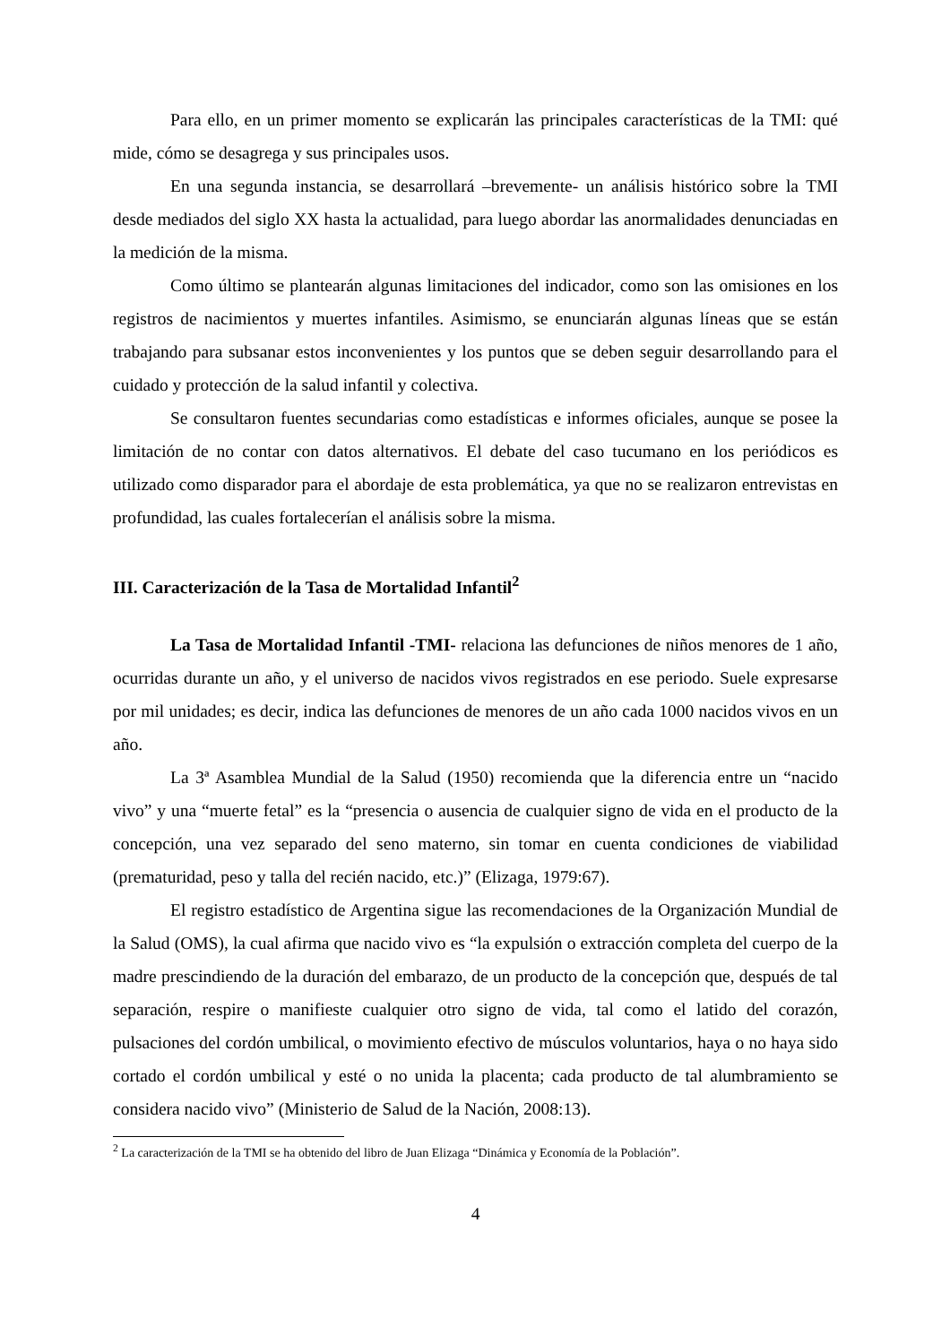Para ello, en un primer momento se explicarán las principales características de la TMI: qué mide, cómo se desagrega y sus principales usos.
En una segunda instancia, se desarrollará –brevemente- un análisis histórico sobre la TMI desde mediados del siglo XX hasta la actualidad, para luego abordar las anormalidades denunciadas en la medición de la misma.
Como último se plantearán algunas limitaciones del indicador, como son las omisiones en los registros de nacimientos y muertes infantiles. Asimismo, se enunciarán algunas líneas que se están trabajando para subsanar estos inconvenientes y los puntos que se deben seguir desarrollando para el cuidado y protección de la salud infantil y colectiva.
Se consultaron fuentes secundarias como estadísticas e informes oficiales, aunque se posee la limitación de no contar con datos alternativos. El debate del caso tucumano en los periódicos es utilizado como disparador para el abordaje de esta problemática, ya que no se realizaron entrevistas en profundidad, las cuales fortalecerían el análisis sobre la misma.
III. Caracterización de la Tasa de Mortalidad Infantil<sup>2</sup>
La Tasa de Mortalidad Infantil -TMI- relaciona las defunciones de niños menores de 1 año, ocurridas durante un año, y el universo de nacidos vivos registrados en ese periodo. Suele expresarse por mil unidades; es decir, indica las defunciones de menores de un año cada 1000 nacidos vivos en un año.
La 3ª Asamblea Mundial de la Salud (1950) recomienda que la diferencia entre un “nacido vivo” y una “muerte fetal” es la “presencia o ausencia de cualquier signo de vida en el producto de la concepción, una vez separado del seno materno, sin tomar en cuenta condiciones de viabilidad (prematuridad, peso y talla del recién nacido, etc.)” (Elizaga, 1979:67).
El registro estadístico de Argentina sigue las recomendaciones de la Organización Mundial de la Salud (OMS), la cual afirma que nacido vivo es “la expulsión o extracción completa del cuerpo de la madre prescindiendo de la duración del embarazo, de un producto de la concepción que, después de tal separación, respire o manifieste cualquier otro signo de vida, tal como el latido del corazón, pulsaciones del cordón umbilical, o movimiento efectivo de músculos voluntarios, haya o no haya sido cortado el cordón umbilical y esté o no unida la placenta; cada producto de tal alumbramiento se considera nacido vivo” (Ministerio de Salud de la Nación, 2008:13).
<sup>2</sup> La caracterización de la TMI se ha obtenido del libro de Juan Elizaga “Dinámica y Economía de la Población”.
4